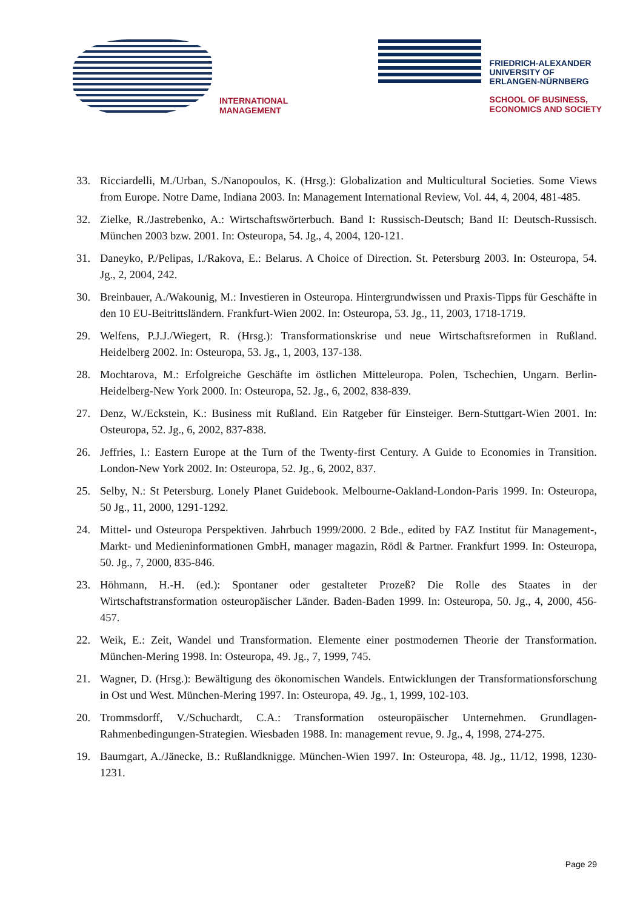INTERNATIONAL
MANAGEMENT
FRIEDRICH-ALEXANDER
UNIVERSITY OF
ERLANGEN-NÜRNBERG
SCHOOL OF BUSINESS,
ECONOMICS AND SOCIETY
33. Ricciardelli, M./Urban, S./Nanopoulos, K. (Hrsg.): Globalization and Multicultural Societies. Some Views from Europe. Notre Dame, Indiana 2003. In: Management International Review, Vol. 44, 4, 2004, 481-485.
32. Zielke, R./Jastrebenko, A.: Wirtschaftswörterbuch. Band I: Russisch-Deutsch; Band II: Deutsch-Russisch. München 2003 bzw. 2001. In: Osteuropa, 54. Jg., 4, 2004, 120-121.
31. Daneyko, P./Pelipas, I./Rakova, E.: Belarus. A Choice of Direction. St. Petersburg 2003. In: Osteuropa, 54. Jg., 2, 2004, 242.
30. Breinbauer, A./Wakounig, M.: Investieren in Osteuropa. Hintergrundwissen und Praxis-Tipps für Geschäfte in den 10 EU-Beitrittsländern. Frankfurt-Wien 2002. In: Osteuropa, 53. Jg., 11, 2003, 1718-1719.
29. Welfens, P.J.J./Wiegert, R. (Hrsg.): Transformationskrise und neue Wirtschaftsreformen in Rußland. Heidelberg 2002. In: Osteuropa, 53. Jg., 1, 2003, 137-138.
28. Mochtarova, M.: Erfolgreiche Geschäfte im östlichen Mitteleuropa. Polen, Tschechien, Ungarn. Berlin-Heidelberg-New York 2000. In: Osteuropa, 52. Jg., 6, 2002, 838-839.
27. Denz, W./Eckstein, K.: Business mit Rußland. Ein Ratgeber für Einsteiger. Bern-Stuttgart-Wien 2001. In: Osteuropa, 52. Jg., 6, 2002, 837-838.
26. Jeffries, I.: Eastern Europe at the Turn of the Twenty-first Century. A Guide to Economies in Transition. London-New York 2002. In: Osteuropa, 52. Jg., 6, 2002, 837.
25. Selby, N.: St Petersburg. Lonely Planet Guidebook. Melbourne-Oakland-London-Paris 1999. In: Osteuropa, 50 Jg., 11, 2000, 1291-1292.
24. Mittel- und Osteuropa Perspektiven. Jahrbuch 1999/2000. 2 Bde., edited by FAZ Institut für Management-, Markt- und Medieninformationen GmbH, manager magazin, Rödl & Partner. Frankfurt 1999. In: Osteuropa, 50. Jg., 7, 2000, 835-846.
23. Höhmann, H.-H. (ed.): Spontaner oder gestalteter Prozeß? Die Rolle des Staates in der Wirtschaftstransformation osteuropäischer Länder. Baden-Baden 1999. In: Osteuropa, 50. Jg., 4, 2000, 456-457.
22. Weik, E.: Zeit, Wandel und Transformation. Elemente einer postmodernen Theorie der Transformation. München-Mering 1998. In: Osteuropa, 49. Jg., 7, 1999, 745.
21. Wagner, D. (Hrsg.): Bewältigung des ökonomischen Wandels. Entwicklungen der Transformationsforschung in Ost und West. München-Mering 1997. In: Osteuropa, 49. Jg., 1, 1999, 102-103.
20. Trommsdorff, V./Schuchardt, C.A.: Transformation osteuropäischer Unternehmen. Grundlagen-Rahmenbedingungen-Strategien. Wiesbaden 1988. In: management revue, 9. Jg., 4, 1998, 274-275.
19. Baumgart, A./Jänecke, B.: Rußlandknigge. München-Wien 1997. In: Osteuropa, 48. Jg., 11/12, 1998, 1230-1231.
Page 29